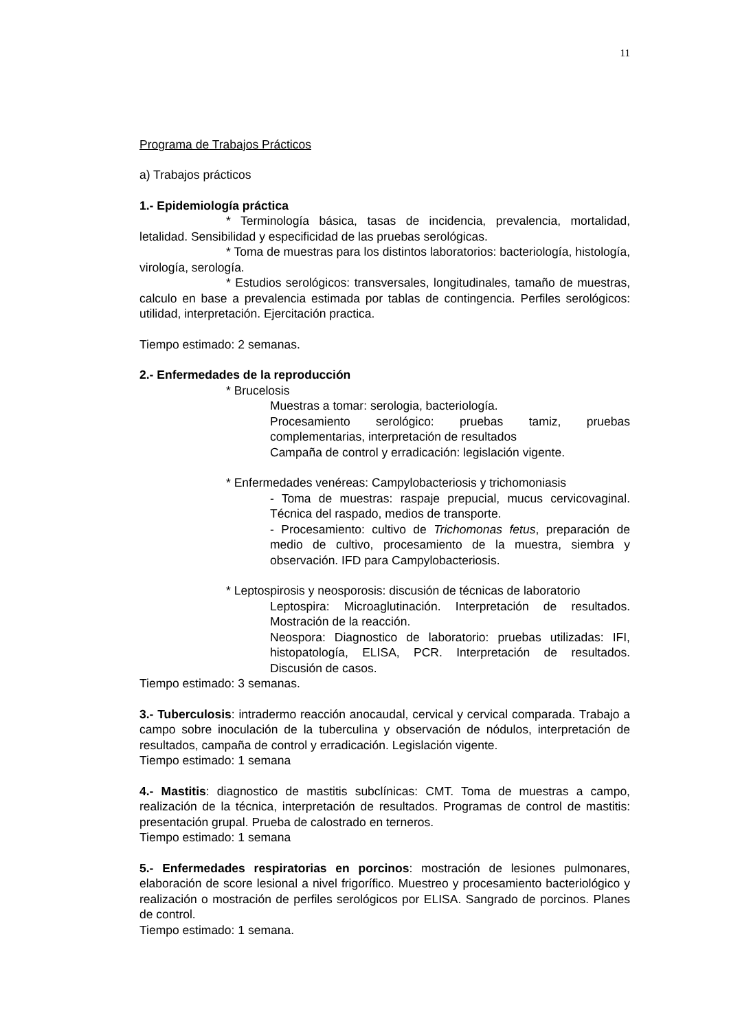11
Programa de Trabajos Prácticos
a) Trabajos prácticos
1.- Epidemiología práctica
* Terminología básica, tasas de incidencia, prevalencia, mortalidad, letalidad. Sensibilidad y especificidad de las pruebas serológicas.
* Toma de muestras para los distintos laboratorios: bacteriología, histología, virología, serología.
* Estudios serológicos: transversales, longitudinales, tamaño de muestras, calculo en base a prevalencia estimada por tablas de contingencia. Perfiles serológicos: utilidad, interpretación. Ejercitación practica.
Tiempo estimado: 2 semanas.
2.- Enfermedades de la reproducción
* Brucelosis
Muestras a tomar: serologia, bacteriología.
Procesamiento serológico: pruebas tamiz, pruebas complementarias, interpretación de resultados
Campaña de control y erradicación: legislación vigente.
* Enfermedades venéreas: Campylobacteriosis y trichomoniasis
- Toma de muestras: raspaje prepucial, mucus cervicovaginal. Técnica del raspado, medios de transporte.
- Procesamiento: cultivo de Trichomonas fetus, preparación de medio de cultivo, procesamiento de la muestra, siembra y observación. IFD para Campylobacteriosis.
* Leptospirosis y neosporosis: discusión de técnicas de laboratorio
Leptospira: Microaglutinación. Interpretación de resultados. Mostración de la reacción.
Neospora: Diagnostico de laboratorio: pruebas utilizadas: IFI, histopatología, ELISA, PCR. Interpretación de resultados. Discusión de casos.
Tiempo estimado: 3 semanas.
3.- Tuberculosis: intradermo reacción anocaudal, cervical y cervical comparada. Trabajo a campo sobre inoculación de la tuberculina y observación de nódulos, interpretación de resultados, campaña de control y erradicación. Legislación vigente.
Tiempo estimado: 1 semana
4.- Mastitis: diagnostico de mastitis subclínicas: CMT. Toma de muestras a campo, realización de la técnica, interpretación de resultados. Programas de control de mastitis: presentación grupal. Prueba de calostrado en terneros.
Tiempo estimado: 1 semana
5.- Enfermedades respiratorias en porcinos: mostración de lesiones pulmonares, elaboración de score lesional a nivel frigorífico. Muestreo y procesamiento bacteriológico y realización o mostración de perfiles serológicos por ELISA. Sangrado de porcinos. Planes de control.
Tiempo estimado: 1 semana.